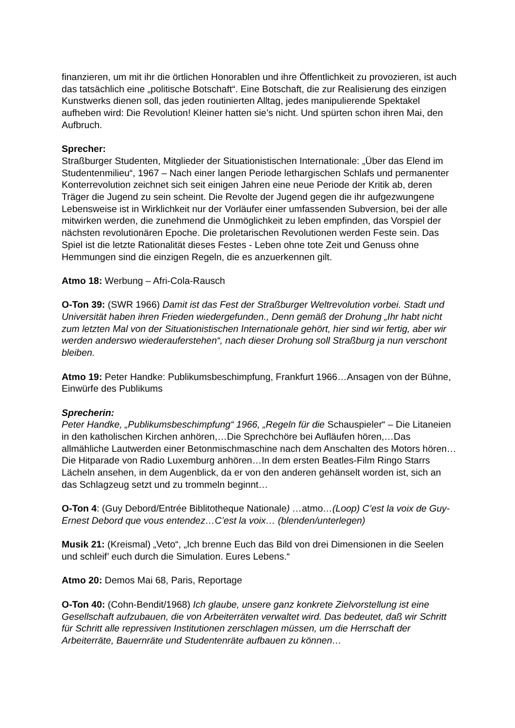finanzieren, um mit ihr die örtlichen Honorablen und ihre Öffentlichkeit zu provozieren, ist auch das tatsächlich eine „politische Botschaft“. Eine Botschaft, die zur Realisierung des einzigen Kunstwerks dienen soll, das jeden routinierten Alltag, jedes manipulierende Spektakel aufheben wird: Die Revolution! Kleiner hatten sie’s nicht. Und spürten schon ihren Mai, den Aufbruch.
Sprecher:
Straßburger Studenten, Mitglieder der Situationistischen Internationale: „Über das Elend im Studentenmilieu“, 1967 – Nach einer langen Periode lethargischen Schlafs und permanenter Konterrevolution zeichnet sich seit einigen Jahren eine neue Periode der Kritik ab, deren Träger die Jugend zu sein scheint. Die Revolte der Jugend gegen die ihr aufgezwungene Lebensweise ist in Wirklichkeit nur der Vorläufer einer umfassenden Subversion, bei der alle mitwirken werden, die zunehmend die Unmöglichkeit zu leben empfinden, das Vorspiel der nächsten revolutionären Epoche. Die proletarischen Revolutionen werden Feste sein. Das Spiel ist die letzte Rationalität dieses Festes - Leben ohne tote Zeit und Genuss ohne Hemmungen sind die einzigen Regeln, die es anzuerkennen gilt.
Atmo 18: Werbung – Afri-Cola-Rausch
O-Ton 39: (SWR 1966) Damit ist das Fest der Straßburger Weltrevolution vorbei. Stadt und Universität haben ihren Frieden wiedergefunden., Denn gemäß der Drohung „Ihr habt nicht zum letzten Mal von der Situationistischen Internationale gehört, hier sind wir fertig, aber wir werden anderswo wiederauferstehen“, nach dieser Drohung soll Straßburg ja nun verschont bleiben.
Atmo 19: Peter Handke: Publikumsbeschimpfung, Frankfurt 1966…Ansagen von der Bühne, Einwürfe des Publikums
Sprecherin:
Peter Handke, „Publikumsbeschimpfung“ 1966, „Regeln für die Schauspieler“ – Die Litaneien in den katholischen Kirchen anhören,…Die Sprechchöre bei Aufläufen hören,…Das allmähliche Lautwerden einer Betonmischmaschine nach dem Anschalten des Motors hören…Die Hitparade von Radio Luxemburg anhören…In dem ersten Beatles-Film Ringo Starrs Lächeln ansehen, in dem Augenblick, da er von den anderen gehänselt worden ist, sich an das Schlagzeug setzt und zu trommeln beginnt…
O-Ton 4: (Guy Debord/Entrée Biblitotheque Nationale) …atmo…(Loop) C’est la voix de Guy-Ernest Debord que vous entendez…C’est la voix… (blenden/unterlegen)
Musik 21: (Kreismal) „Veto“, „Ich brenne Euch das Bild von drei Dimensionen in die Seelen und schleif’ euch durch die Simulation. Eures Lebens.“
Atmo 20: Demos Mai 68, Paris, Reportage
O-Ton 40: (Cohn-Bendit/1968) Ich glaube, unsere ganz konkrete Zielvorstellung ist eine Gesellschaft aufzubauen, die von Arbeiterräten verwaltet wird. Das bedeutet, daß wir Schritt für Schritt alle repressiven Institutionen zerschlagen müssen, um die Herrschaft der Arbeiterräte, Bauernräte und Studentenräte aufbauen zu können…